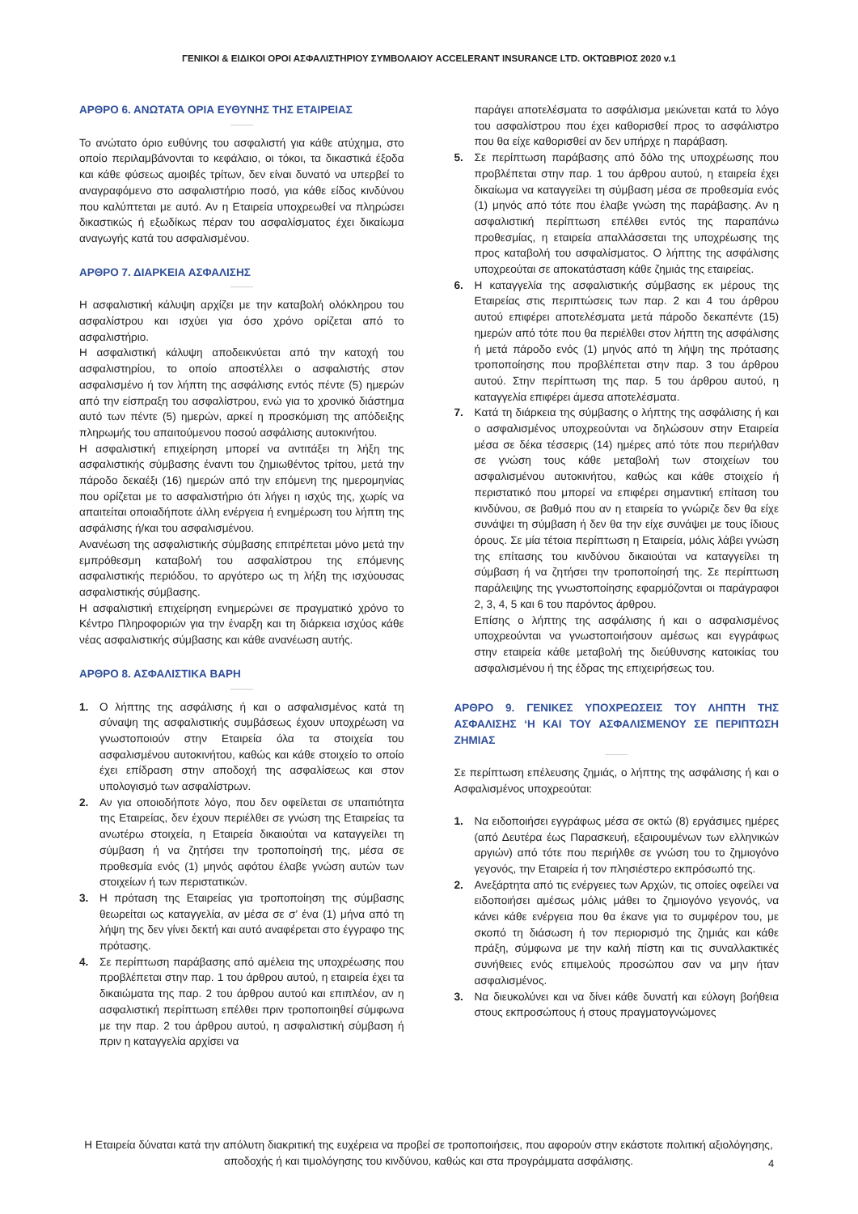ΓΕΝΙΚΟΙ & ΕΙΔΙΚΟΙ ΟΡΟΙ ΑΣΦΑΛΙΣΤΗΡΙΟΥ ΣΥΜΒΟΛΑΙΟΥ ACCELERANT INSURANCE LTD. ΟΚΤΩΒΡΙΟΣ 2020 v.1
ΑΡΘΡΟ 6. ΑΝΩΤΑΤΑ ΟΡΙΑ ΕΥΘΥΝΗΣ ΤΗΣ ΕΤΑΙΡΕΙΑΣ
Το ανώτατο όριο ευθύνης του ασφαλιστή για κάθε ατύχημα, στο οποίο περιλαμβάνονται το κεφάλαιο, οι τόκοι, τα δικαστικά έξοδα και κάθε φύσεως αμοιβές τρίτων, δεν είναι δυνατό να υπερβεί το αναγραφόμενο στο ασφαλιστήριο ποσό, για κάθε είδος κινδύνου που καλύπτεται με αυτό. Αν η Εταιρεία υποχρεωθεί να πληρώσει δικαστικώς ή εξωδίκως πέραν του ασφαλίσματος έχει δικαίωμα αναγωγής κατά του ασφαλισμένου.
ΑΡΘΡΟ 7. ΔΙΑΡΚΕΙΑ ΑΣΦΑΛΙΣΗΣ
Η ασφαλιστική κάλυψη αρχίζει με την καταβολή ολόκληρου του ασφαλίστρου και ισχύει για όσο χρόνο ορίζεται από το ασφαλιστήριο.
Η ασφαλιστική κάλυψη αποδεικνύεται από την κατοχή του ασφαλιστηρίου, το οποίο αποστέλλει ο ασφαλιστής στον ασφαλισμένο ή τον λήπτη της ασφάλισης εντός πέντε (5) ημερών από την είσπραξη του ασφαλίστρου, ενώ για το χρονικό διάστημα αυτό των πέντε (5) ημερών, αρκεί η προσκόμιση της απόδειξης πληρωμής του απαιτούμενου ποσού ασφάλισης αυτοκινήτου.
Η ασφαλιστική επιχείρηση μπορεί να αντιτάξει τη λήξη της ασφαλιστικής σύμβασης έναντι του ζημιωθέντος τρίτου, μετά την πάροδο δεκαέξι (16) ημερών από την επόμενη της ημερομηνίας που ορίζεται με το ασφαλιστήριο ότι λήγει η ισχύς της, χωρίς να απαιτείται οποιαδήποτε άλλη ενέργεια ή ενημέρωση του λήπτη της ασφάλισης ή/και του ασφαλισμένου.
Ανανέωση της ασφαλιστικής σύμβασης επιτρέπεται μόνο μετά την εμπρόθεσμη καταβολή του ασφαλίστρου της επόμενης ασφαλιστικής περιόδου, το αργότερο ως τη λήξη της ισχύουσας ασφαλιστικής σύμβασης.
Η ασφαλιστική επιχείρηση ενημερώνει σε πραγματικό χρόνο το Κέντρο Πληροφοριών για την έναρξη και τη διάρκεια ισχύος κάθε νέας ασφαλιστικής σύμβασης και κάθε ανανέωση αυτής.
ΑΡΘΡΟ 8. ΑΣΦΑΛΙΣΤΙΚΑ ΒΑΡΗ
1. Ο λήπτης της ασφάλισης ή και ο ασφαλισμένος κατά τη σύναψη της ασφαλιστικής συμβάσεως έχουν υποχρέωση να γνωστοποιούν στην Εταιρεία όλα τα στοιχεία του ασφαλισμένου αυτοκινήτου, καθώς και κάθε στοιχείο το οποίο έχει επίδραση στην αποδοχή της ασφαλίσεως και στον υπολογισμό των ασφαλίστρων.
2. Αν για οποιοδήποτε λόγο, που δεν οφείλεται σε υπαιτιότητα της Εταιρείας, δεν έχουν περιέλθει σε γνώση της Εταιρείας τα ανωτέρω στοιχεία, η Εταιρεία δικαιούται να καταγγείλει τη σύμβαση ή να ζητήσει την τροποποίησή της, μέσα σε προθεσμία ενός (1) μηνός αφότου έλαβε γνώση αυτών των στοιχείων ή των περιστατικών.
3. Η πρόταση της Εταιρείας για τροποποίηση της σύμβασης θεωρείται ως καταγγελία, αν μέσα σε σ’ ένα (1) μήνα από τη λήψη της δεν γίνει δεκτή και αυτό αναφέρεται στο έγγραφο της πρότασης.
4. Σε περίπτωση παράβασης από αμέλεια της υποχρέωσης που προβλέπεται στην παρ. 1 του άρθρου αυτού, η εταιρεία έχει τα δικαιώματα της παρ. 2 του άρθρου αυτού και επιπλέον, αν η ασφαλιστική περίπτωση επέλθει πριν τροποποιηθεί σύμφωνα με την παρ. 2 του άρθρου αυτού, η ασφαλιστική σύμβαση ή πριν η καταγγελία αρχίσει να
παράγει αποτελέσματα το ασφάλισμα μειώνεται κατά το λόγο του ασφαλίστρου που έχει καθορισθεί προς το ασφάλιστρο που θα είχε καθορισθεί αν δεν υπήρχε η παράβαση.
5. Σε περίπτωση παράβασης από δόλο της υποχρέωσης που προβλέπεται στην παρ. 1 του άρθρου αυτού, η εταιρεία έχει δικαίωμα να καταγγείλει τη σύμβαση μέσα σε προθεσμία ενός (1) μηνός από τότε που έλαβε γνώση της παράβασης. Αν η ασφαλιστική περίπτωση επέλθει εντός της παραπάνω προθεσμίας, η εταιρεία απαλλάσσεται της υποχρέωσης της προς καταβολή του ασφαλίσματος. Ο λήπτης της ασφάλισης υποχρεούται σε αποκατάσταση κάθε ζημιάς της εταιρείας.
6. Η καταγγελία της ασφαλιστικής σύμβασης εκ μέρους της Εταιρείας στις περιπτώσεις των παρ. 2 και 4 του άρθρου αυτού επιφέρει αποτελέσματα μετά πάροδο δεκαπέντε (15) ημερών από τότε που θα περιέλθει στον λήπτη της ασφάλισης ή μετά πάροδο ενός (1) μηνός από τη λήψη της πρότασης τροποποίησης που προβλέπεται στην παρ. 3 του άρθρου αυτού. Στην περίπτωση της παρ. 5 του άρθρου αυτού, η καταγγελία επιφέρει άμεσα αποτελέσματα.
7. Κατά τη διάρκεια της σύμβασης ο λήπτης της ασφάλισης ή και ο ασφαλισμένος υποχρεούνται να δηλώσουν στην Εταιρεία μέσα σε δέκα τέσσερις (14) ημέρες από τότε που περιήλθαν σε γνώση τους κάθε μεταβολή των στοιχείων του ασφαλισμένου αυτοκινήτου, καθώς και κάθε στοιχείο ή περιστατικό που μπορεί να επιφέρει σημαντική επίταση του κινδύνου, σε βαθμό που αν η εταιρεία το γνώριζε δεν θα είχε συνάψει τη σύμβαση ή δεν θα την είχε συνάψει με τους ίδιους όρους. Σε μία τέτοια περίπτωση η Εταιρεία, μόλις λάβει γνώση της επίτασης του κινδύνου δικαιούται να καταγγείλει τη σύμβαση ή να ζητήσει την τροποποίησή της. Σε περίπτωση παράλειψης της γνωστοποίησης εφαρμόζονται οι παράγραφοι 2, 3, 4, 5 και 6 του παρόντος άρθρου.
Επίσης ο λήπτης της ασφάλισης ή και ο ασφαλισμένος υποχρεούνται να γνωστοποιήσουν αμέσως και εγγράφως στην εταιρεία κάθε μεταβολή της διεύθυνσης κατοικίας του ασφαλισμένου ή της έδρας της επιχειρήσεως του.
ΑΡΘΡΟ 9. ΓΕΝΙΚΕΣ ΥΠΟΧΡΕΩΣΕΙΣ ΤΟΥ ΛΗΠΤΗ ΤΗΣ ΑΣΦΑΛΙΣΗΣ ‘Η ΚΑΙ ΤΟΥ ΑΣΦΑΛΙΣΜΕΝΟΥ ΣΕ ΠΕΡΙΠΤΩΣΗ ΖΗΜΙΑΣ
Σε περίπτωση επέλευσης ζημιάς, ο λήπτης της ασφάλισης ή και ο Ασφαλισμένος υποχρεούται:
1. Να ειδοποιήσει εγγράφως μέσα σε οκτώ (8) εργάσιμες ημέρες (από Δευτέρα έως Παρασκευή, εξαιρουμένων των ελληνικών αργιών) από τότε που περιήλθε σε γνώση του το ζημιογόνο γεγονός, την Εταιρεία ή τον πλησιέστερο εκπρόσωπό της.
2. Ανεξάρτητα από τις ενέργειες των Αρχών, τις οποίες οφείλει να ειδοποιήσει αμέσως μόλις μάθει το ζημιογόνο γεγονός, να κάνει κάθε ενέργεια που θα έκανε για το συμφέρον του, με σκοπό τη διάσωση ή τον περιορισμό της ζημιάς και κάθε πράξη, σύμφωνα με την καλή πίστη και τις συναλλακτικές συνήθειες ενός επιμελούς προσώπου σαν να μην ήταν ασφαλισμένος.
3. Να διευκολύνει και να δίνει κάθε δυνατή και εύλογη βοήθεια στους εκπροσώπους ή στους πραγματογνώμονες
Η Εταιρεία δύναται κατά την απόλυτη διακριτική της ευχέρεια να προβεί σε τροποποιήσεις, που αφορούν στην εκάστοτε πολιτική αξιολόγησης, αποδοχής ή και τιμολόγησης του κινδύνου, καθώς και στα προγράμματα ασφάλισης.
4